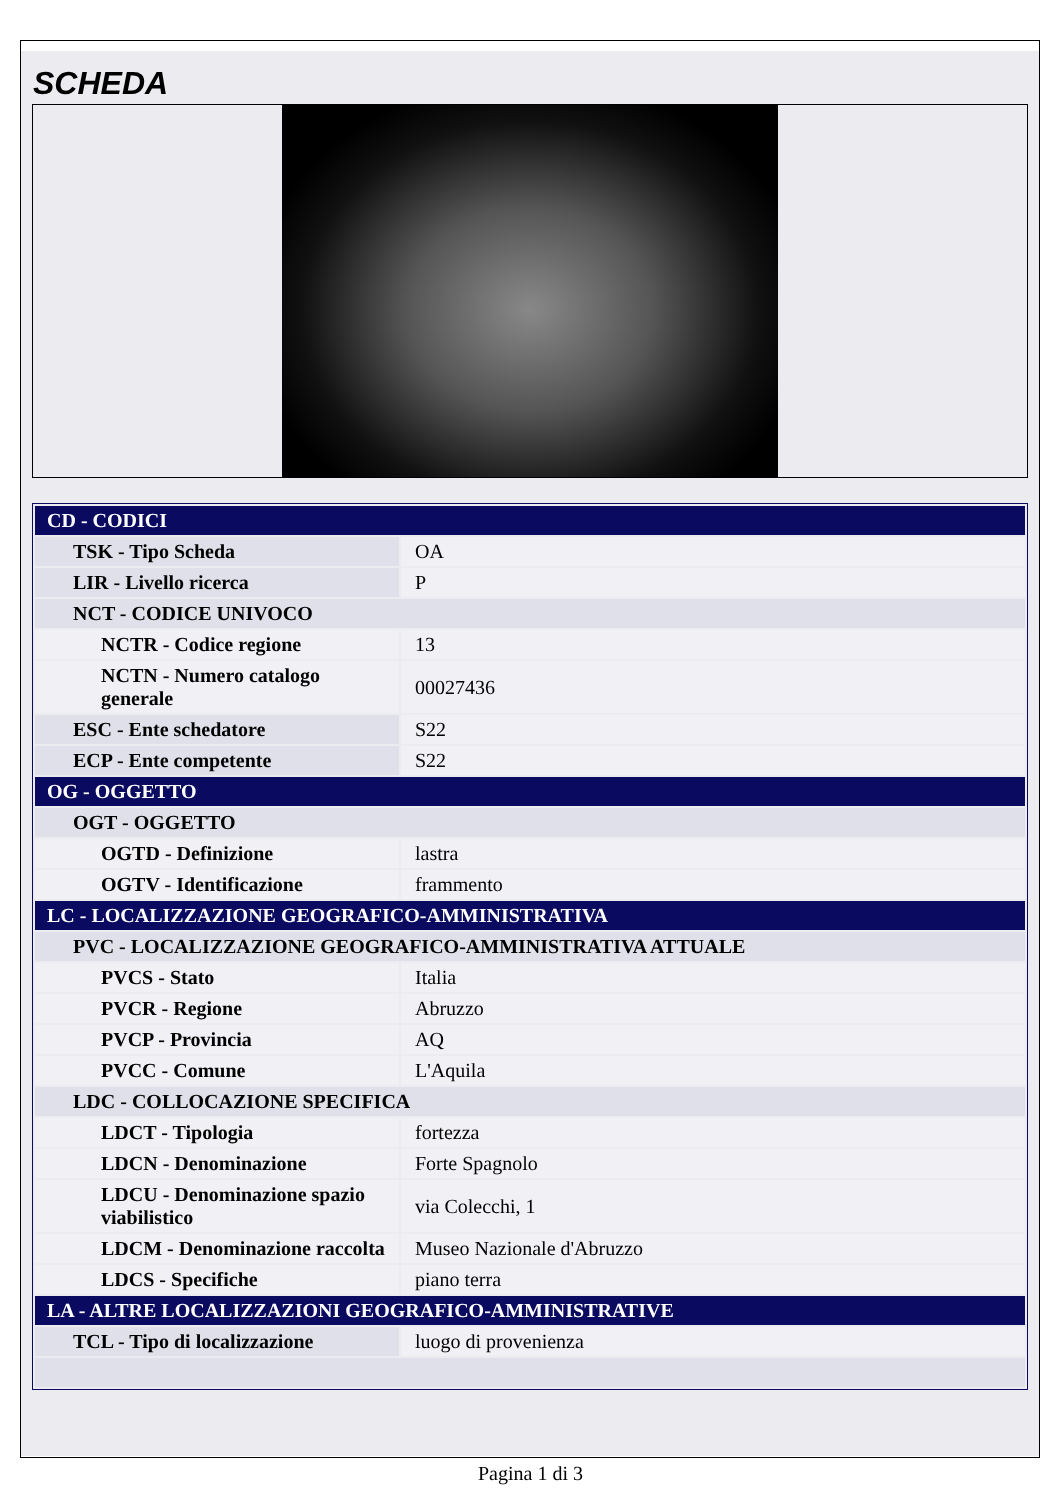SCHEDA
| CD - CODICI | |
| TSK - Tipo Scheda | OA |
| LIR - Livello ricerca | P |
| NCT - CODICE UNIVOCO | |
| NCTR - Codice regione | 13 |
| NCTN - Numero catalogo generale | 00027436 |
| ESC - Ente schedatore | S22 |
| ECP - Ente competente | S22 |
| OG - OGGETTO | |
| OGT - OGGETTO | |
| OGTD - Definizione | lastra |
| OGTV - Identificazione | frammento |
| LC - LOCALIZZAZIONE GEOGRAFICO-AMMINISTRATIVA | |
| PVC - LOCALIZZAZIONE GEOGRAFICO-AMMINISTRATIVA ATTUALE | |
| PVCS - Stato | Italia |
| PVCR - Regione | Abruzzo |
| PVCP - Provincia | AQ |
| PVCC - Comune | L'Aquila |
| LDC - COLLOCAZIONE SPECIFICA | |
| LDCT - Tipologia | fortezza |
| LDCN - Denominazione | Forte Spagnolo |
| LDCU - Denominazione spazio viabilistico | via Colecchi, 1 |
| LDCM - Denominazione raccolta | Museo Nazionale d'Abruzzo |
| LDCS - Specifiche | piano terra |
| LA - ALTRE LOCALIZZAZIONI GEOGRAFICO-AMMINISTRATIVE | |
| TCL - Tipo di localizzazione | luogo di provenienza |
Pagina 1 di 3